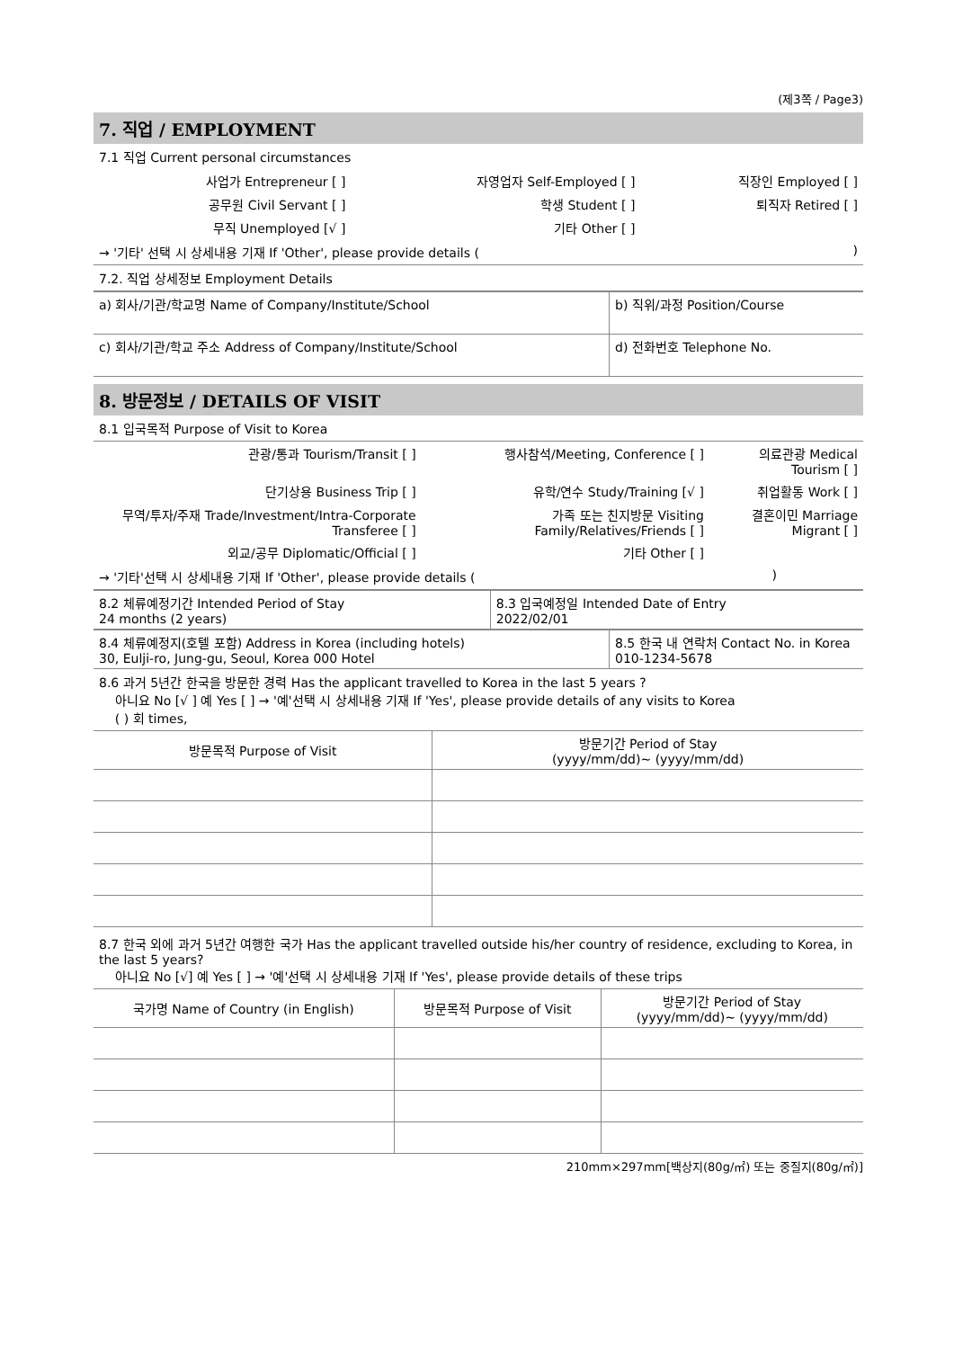(제3쪽 / Page3)
7. 직업 / EMPLOYMENT
7.1 직업 Current personal circumstances
| 사업가 Entrepreneur [ ] | 자영업자 Self-Employed [ ] | 직장인 Employed [ ] |
| 공무원 Civil Servant [ ] | 학생 Student [ ] | 퇴직자 Retired [ ] |
| 무직 Unemployed [√ ] | 기타 Other [ ] | |
→ '기타' 선택 시 상세내용 기재 If 'Other', please provide details ( )
7.2. 직업 상세정보 Employment Details
| a) 회사/기관/학교명 Name of Company/Institute/School | b) 직위/과정 Position/Course |
| c) 회사/기관/학교 주소 Address of Company/Institute/School | d) 전화번호 Telephone No. |
8. 방문정보 / DETAILS OF VISIT
8.1 입국목적 Purpose of Visit to Korea
| 관광/통과 Tourism/Transit [ ] | 행사참석/Meeting, Conference [ ] | 의료관광 Medical Tourism [ ] |
| 단기상용 Business Trip [ ] | 유학/연수 Study/Training [√ ] | 취업활동 Work [ ] |
| 무역/투자/주재 Trade/Investment/Intra-Corporate Transferee [ ] | 가족 또는 친지방문 Visiting Family/Relatives/Friends [ ] | 결혼이민 Marriage Migrant [ ] |
| 외교/공무 Diplomatic/Official [ ] | 기타 Other [ ] | |
→ '기타'선택 시 상세내용 기재 If 'Other', please provide details ( )
| 8.2 체류예정기간 Intended Period of Stay 24 months (2 years) | 8.3 입국예정일 Intended Date of Entry 2022/02/01 |
| 8.4 체류예정지(호텔 포함) Address in Korea (including hotels) 30, Eulji-ro, Jung-gu, Seoul, Korea 000 Hotel | 8.5 한국 내 연락처 Contact No. in Korea 010-1234-5678 |
8.6 과거 5년간 한국을 방문한 경력 Has the applicant travelled to Korea in the last 5 years ?
아니요 No [√ ] 예 Yes [ ] → '예'선택 시 상세내용 기재 If 'Yes', please provide details of any visits to Korea
( ) 회 times,
| 방문목적 Purpose of Visit | 방문기간 Period of Stay (yyyy/mm/dd)~ (yyyy/mm/dd) |
| --- | --- |
8.7 한국 외에 과거 5년간 여행한 국가 Has the applicant travelled outside his/her country of residence, excluding to Korea, in the last 5 years?
아니요 No [√] 예 Yes [ ] → '예'선택 시 상세내용 기재 If 'Yes', please provide details of these trips
| 국가명 Name of Country (in English) | 방문목적 Purpose of Visit | 방문기간 Period of Stay (yyyy/mm/dd)~ (yyyy/mm/dd) |
| --- | --- | --- |
210mm×297mm[백상지(80g/㎡) 또는 중질지(80g/㎡)]